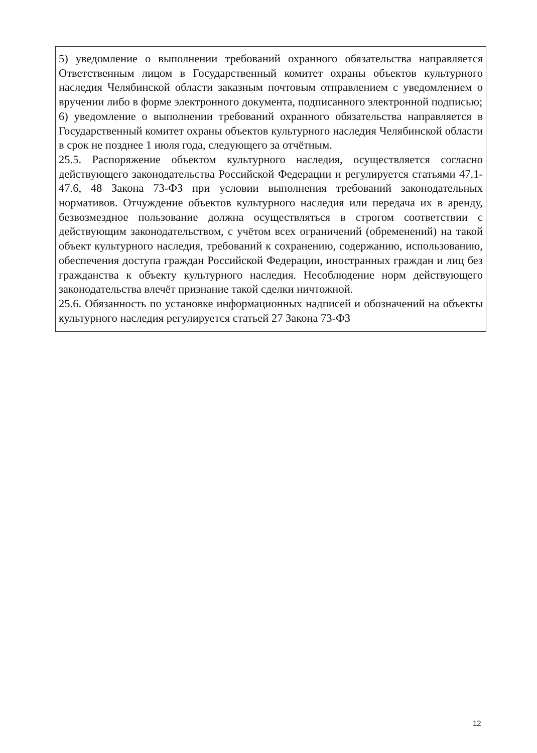5) уведомление о выполнении требований охранного обязательства направляется Ответственным лицом в Государственный комитет охраны объектов культурного наследия Челябинской области заказным почтовым отправлением с уведомлением о вручении либо в форме электронного документа, подписанного электронной подписью;
6) уведомление о выполнении требований охранного обязательства направляется в Государственный комитет охраны объектов культурного наследия Челябинской области в срок не позднее 1 июля года, следующего за отчётным.
25.5. Распоряжение объектом культурного наследия, осуществляется согласно действующего законодательства Российской Федерации и регулируется статьями 47.1-47.6, 48 Закона 73-ФЗ при условии выполнения требований законодательных нормативов. Отчуждение объектов культурного наследия или передача их в аренду, безвозмездное пользование должна осуществляться в строгом соответствии с действующим законодательством, с учётом всех ограничений (обременений) на такой объект культурного наследия, требований к сохранению, содержанию, использованию, обеспечения доступа граждан Российской Федерации, иностранных граждан и лиц без гражданства к объекту культурного наследия. Несоблюдение норм действующего законодательства влечёт признание такой сделки ничтожной.
25.6. Обязанность по установке информационных надписей и обозначений на объекты культурного наследия регулируется статьей 27 Закона 73-ФЗ
12